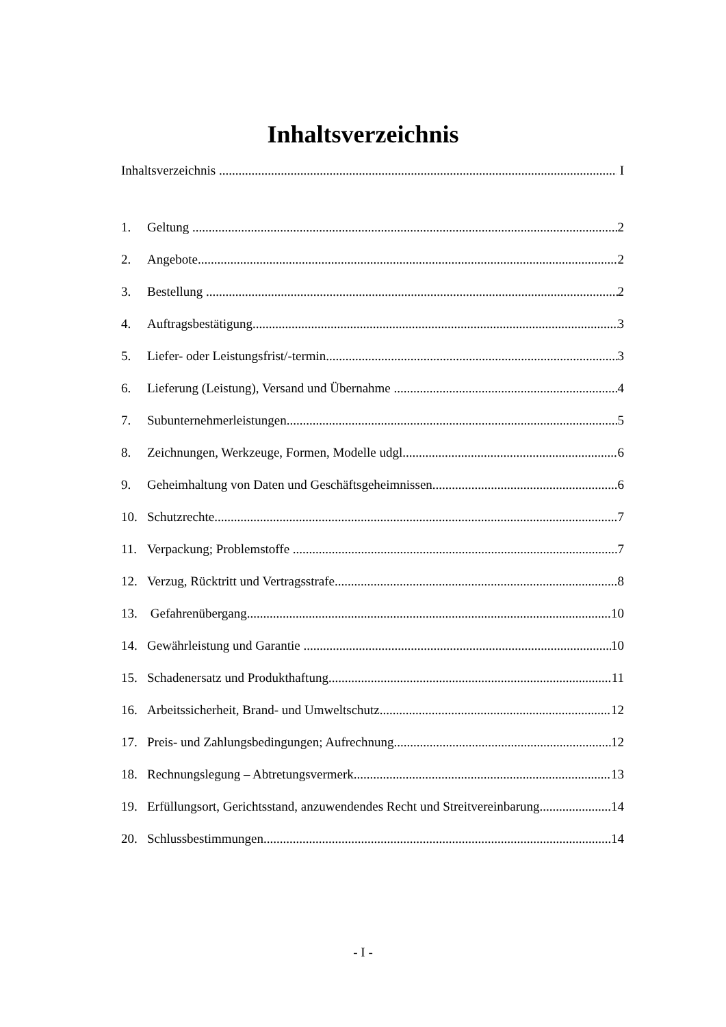Inhaltsverzeichnis
Inhaltsverzeichnis I
1. Geltung 2
2. Angebote 2
3. Bestellung 2
4. Auftragsbestätigung 3
5. Liefer- oder Leistungsfrist/-termin 3
6. Lieferung (Leistung), Versand und Übernahme 4
7. Subunternehmerleistungen 5
8. Zeichnungen, Werkzeuge, Formen, Modelle udgl 6
9. Geheimhaltung von Daten und Geschäftsgeheimnissen 6
10. Schutzrechte 7
11. Verpackung; Problemstoffe 7
12. Verzug, Rücktritt und Vertragsstrafe 8
13. Gefahrenübergang 10
14. Gewährleistung und Garantie 10
15. Schadenersatz und Produkthaftung 11
16. Arbeitssicherheit, Brand- und Umweltschutz 12
17. Preis- und Zahlungsbedingungen; Aufrechnung 12
18. Rechnungslegung – Abtretungsvermerk 13
19. Erfüllungsort, Gerichtsstand, anzuwendendes Recht und Streitvereinbarung 14
20. Schlussbestimmungen 14
- I -